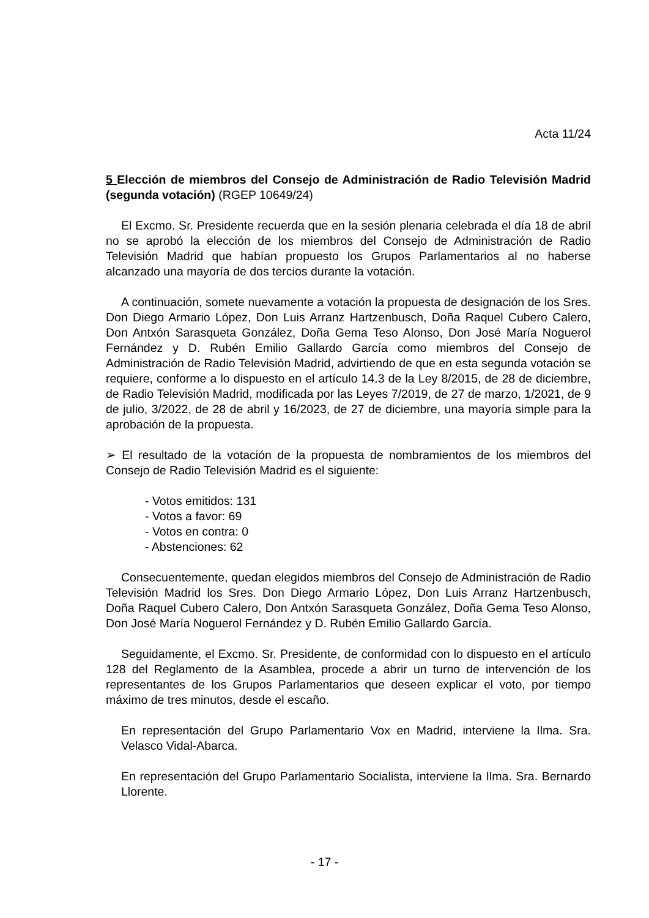Acta 11/24
5 Elección de miembros del Consejo de Administración de Radio Televisión Madrid (segunda votación) (RGEP 10649/24)
El Excmo. Sr. Presidente recuerda que en la sesión plenaria celebrada el día 18 de abril no se aprobó la elección de los miembros del Consejo de Administración de Radio Televisión Madrid que habían propuesto los Grupos Parlamentarios al no haberse alcanzado una mayoría de dos tercios durante la votación.
A continuación, somete nuevamente a votación la propuesta de designación de los Sres. Don Diego Armario López, Don Luis Arranz Hartzenbusch, Doña Raquel Cubero Calero, Don Antxón Sarasqueta González, Doña Gema Teso Alonso, Don José María Noguerol Fernández y D. Rubén Emilio Gallardo García como miembros del Consejo de Administración de Radio Televisión Madrid, advirtiendo de que en esta segunda votación se requiere, conforme a lo dispuesto en el artículo 14.3 de la Ley 8/2015, de 28 de diciembre, de Radio Televisión Madrid, modificada por las Leyes 7/2019, de 27 de marzo, 1/2021, de 9 de julio, 3/2022, de 28 de abril y 16/2023, de 27 de diciembre, una mayoría simple para la aprobación de la propuesta.
➢ El resultado de la votación de la propuesta de nombramientos de los miembros del Consejo de Radio Televisión Madrid es el siguiente:
- Votos emitidos: 131
- Votos a favor: 69
- Votos en contra: 0
- Abstenciones: 62
Consecuentemente, quedan elegidos miembros del Consejo de Administración de Radio Televisión Madrid los Sres. Don Diego Armario López, Don Luis Arranz Hartzenbusch, Doña Raquel Cubero Calero, Don Antxón Sarasqueta González, Doña Gema Teso Alonso, Don José María Noguerol Fernández y D. Rubén Emilio Gallardo García.
Seguidamente, el Excmo. Sr. Presidente, de conformidad con lo dispuesto en el artículo 128 del Reglamento de la Asamblea, procede a abrir un turno de intervención de los representantes de los Grupos Parlamentarios que deseen explicar el voto, por tiempo máximo de tres minutos, desde el escaño.
En representación del Grupo Parlamentario Vox en Madrid, interviene la Ilma. Sra. Velasco Vidal-Abarca.
En representación del Grupo Parlamentario Socialista, interviene la Ilma. Sra. Bernardo Llorente.
- 17 -